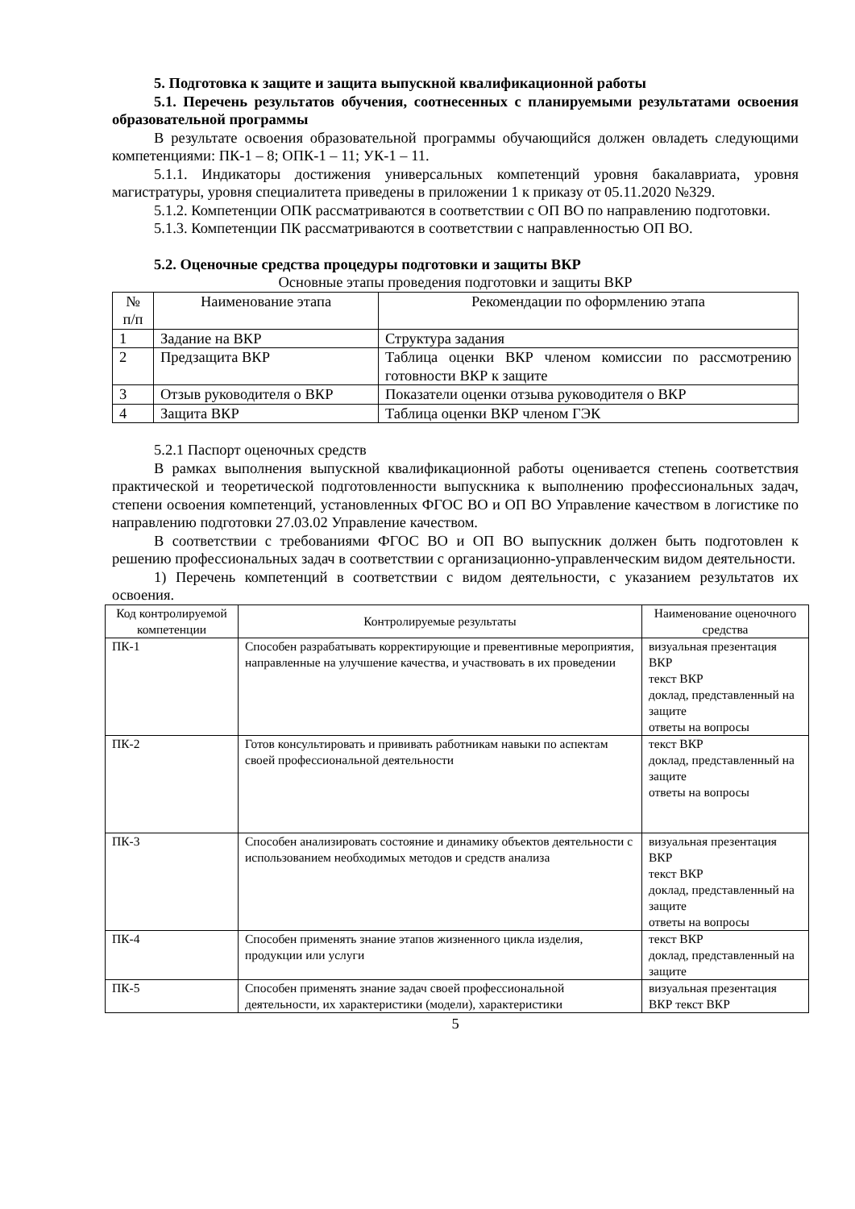5. Подготовка к защите и защита выпускной квалификационной работы
5.1. Перечень результатов обучения, соотнесенных с планируемыми результатами освоения образовательной программы
В результате освоения образовательной программы обучающийся должен овладеть следующими компетенциями: ПК-1 – 8; ОПК-1 – 11; УК-1 – 11.
5.1.1. Индикаторы достижения универсальных компетенций уровня бакалавриата, уровня магистратуры, уровня специалитета приведены в приложении 1 к приказу от 05.11.2020 №329.
5.1.2. Компетенции ОПК рассматриваются в соответствии с ОП ВО по направлению подготовки.
5.1.3. Компетенции ПК рассматриваются в соответствии с направленностью ОП ВО.
5.2. Оценочные средства процедуры подготовки и защиты ВКР
Основные этапы проведения подготовки и защиты ВКР
| № п/п | Наименование этапа | Рекомендации по оформлению этапа |
| --- | --- | --- |
| 1 | Задание на ВКР | Структура задания |
| 2 | Предзащита ВКР | Таблица оценки ВКР членом комиссии по рассмотрению готовности ВКР к защите |
| 3 | Отзыв руководителя о ВКР | Показатели оценки отзыва руководителя о ВКР |
| 4 | Защита ВКР | Таблица оценки ВКР членом ГЭК |
5.2.1 Паспорт оценочных средств
В рамках выполнения выпускной квалификационной работы оценивается степень соответствия практической и теоретической подготовленности выпускника к выполнению профессиональных задач, степени освоения компетенций, установленных ФГОС ВО и ОП ВО Управление качеством в логистике по направлению подготовки 27.03.02 Управление качеством.
В соответствии с требованиями ФГОС ВО и ОП ВО выпускник должен быть подготовлен к решению профессиональных задач в соответствии с организационно-управленческим видом деятельности.
1) Перечень компетенций в соответствии с видом деятельности, с указанием результатов их освоения.
| Код контролируемой компетенции | Контролируемые результаты | Наименование оценочного средства |
| --- | --- | --- |
| ПК-1 | Способен разрабатывать корректирующие и превентивные мероприятия, направленные на улучшение качества, и участвовать в их проведении | визуальная презентация ВКР текст ВКР доклад, представленный на защите ответы на вопросы |
| ПК-2 | Готов консультировать и прививать работникам навыки по аспектам своей профессиональной деятельности | текст ВКР доклад, представленный на защите ответы на вопросы |
| ПК-3 | Способен анализировать состояние и динамику объектов деятельности с использованием необходимых методов и средств анализа | визуальная презентация ВКР текст ВКР доклад, представленный на защите ответы на вопросы |
| ПК-4 | Способен применять знание этапов жизненного цикла изделия, продукции или услуги | текст ВКР доклад, представленный на защите |
| ПК-5 | Способен применять знание задач своей профессиональной деятельности, их характеристики (модели), характеристики | визуальная презентация ВКР текст ВКР |
5